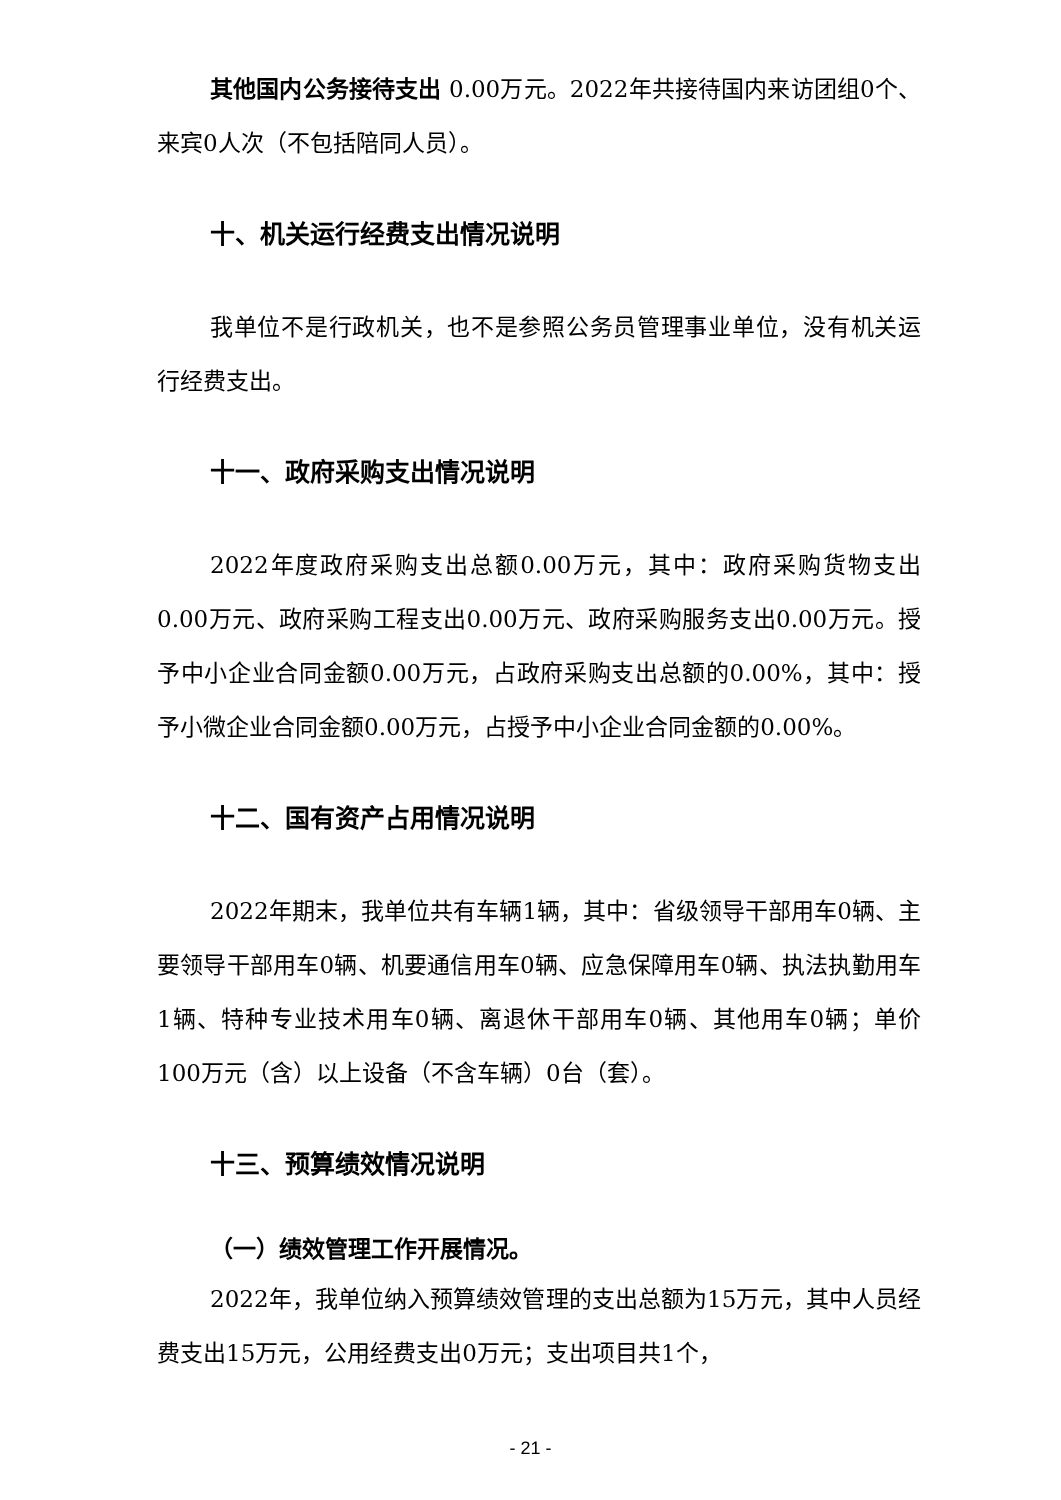其他国内公务接待支出 0.00万元。2022年共接待国内来访团组0个、来宾0人次（不包括陪同人员）。
十、机关运行经费支出情况说明
我单位不是行政机关，也不是参照公务员管理事业单位，没有机关运行经费支出。
十一、政府采购支出情况说明
2022年度政府采购支出总额0.00万元，其中：政府采购货物支出0.00万元、政府采购工程支出0.00万元、政府采购服务支出0.00万元。授予中小企业合同金额0.00万元，占政府采购支出总额的0.00%，其中：授予小微企业合同金额0.00万元，占授予中小企业合同金额的0.00%。
十二、国有资产占用情况说明
2022年期末，我单位共有车辆1辆，其中：省级领导干部用车0辆、主要领导干部用车0辆、机要通信用车0辆、应急保障用车0辆、执法执勤用车1辆、特种专业技术用车0辆、离退休干部用车0辆、其他用车0辆；单价100万元（含）以上设备（不含车辆）0台（套）。
十三、预算绩效情况说明
（一）绩效管理工作开展情况。
2022年，我单位纳入预算绩效管理的支出总额为15万元，其中人员经费支出15万元，公用经费支出0万元；支出项目共1个，
- 21 -